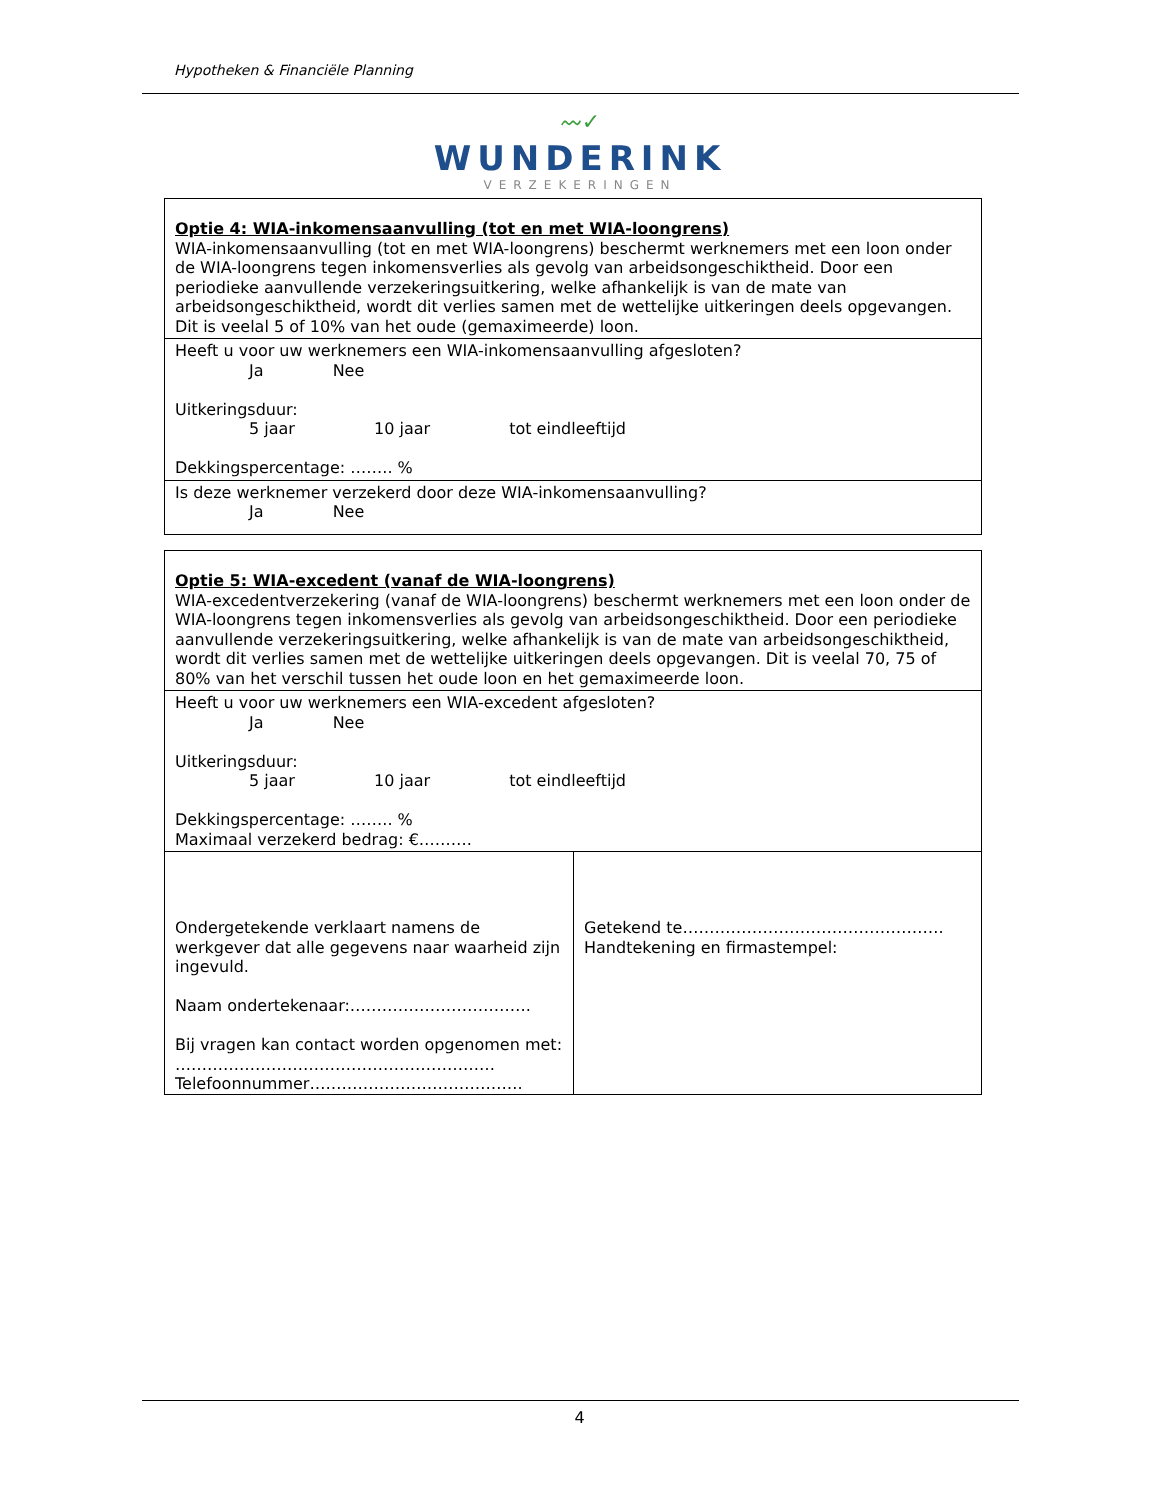Hypotheken & Financiële Planning
〰✓
WUNDERINK
VERZEKERINGEN
Optie 4: WIA-inkomensaanvulling (tot en met WIA-loongrens)
WIA-inkomensaanvulling (tot en met WIA-loongrens) beschermt werknemers met een loon onder de WIA-loongrens tegen inkomensverlies als gevolg van arbeidsongeschiktheid. Door een periodieke aanvullende verzekeringsuitkering, welke afhankelijk is van de mate van arbeidsongeschiktheid, wordt dit verlies samen met de wettelijke uitkeringen deels opgevangen. Dit is veelal 5 of 10% van het oude (gemaximeerde) loon.
Heeft u voor uw werknemers een WIA-inkomensaanvulling afgesloten?
Ja Nee
Uitkeringsduur:
5 jaar 10 jaar tot eindleeftijd
Dekkingspercentage: …….. %
Is deze werknemer verzekerd door deze WIA-inkomensaanvulling?
Ja Nee
Optie 5: WIA-excedent (vanaf de WIA-loongrens)
WIA-excedentverzekering (vanaf de WIA-loongrens) beschermt werknemers met een loon onder de WIA-loongrens tegen inkomensverlies als gevolg van arbeidsongeschiktheid. Door een periodieke aanvullende verzekeringsuitkering, welke afhankelijk is van de mate van arbeidsongeschiktheid, wordt dit verlies samen met de wettelijke uitkeringen deels opgevangen. Dit is veelal 70, 75 of 80% van het verschil tussen het oude loon en het gemaximeerde loon.
Heeft u voor uw werknemers een WIA-excedent afgesloten?
Ja Nee
Uitkeringsduur:
5 jaar 10 jaar tot eindleeftijd
Dekkingspercentage: …….. %
Maximaal verzekerd bedrag: €……….
Ondergetekende verklaart namens de werkgever dat alle gegevens naar waarheid zijn ingevuld.
Naam ondertekenaar:…………………………….
Bij vragen kan contact worden opgenomen met:
……………………………………………………
Telefoonnummer………………………………….
Getekend te………………………………………….
Handtekening en firmastempel:
4